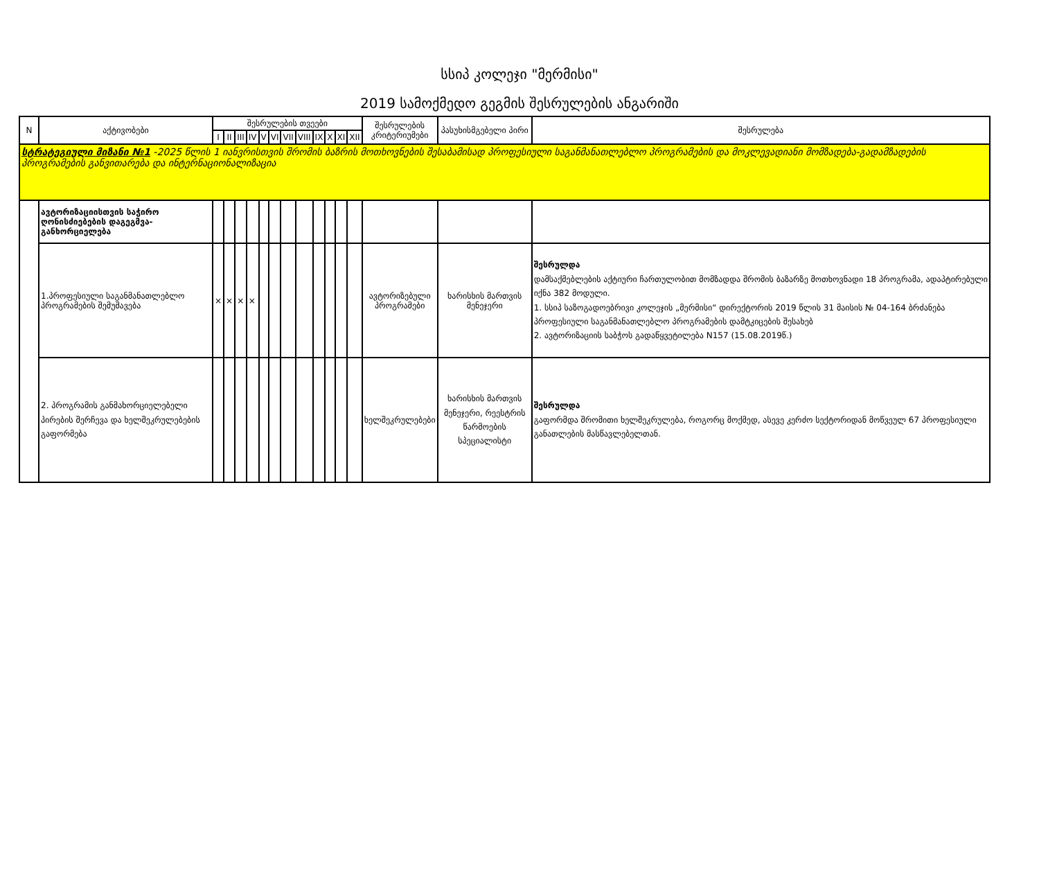სსიპ კოლეჯი "მერმისი"
2019 სამოქმედო გეგმის შესრულების ანგარიში
| N | აქტივობები | შესრულების თვეები | | | | | | | | | | | | შესრულების კრიტერიუმები | პასუხისმგებელი პირი | შესრულება |
| --- | --- | --- | --- | --- | --- | --- | --- | --- | --- | --- | --- | --- | --- | --- | --- | --- |
| | | I | II | III | IV | V | VI | VII | VIII | IX | X | XI | XII | | | |
| სტრატეგიული მიზანი №1 -2025 წლის 1 იანვრისთვის შრომის ბაზრის მოთხოვნების შესაბამისად პროფესიული საგანმანათლებლო პროგრამების და მოკლევადიანი მომზადება-გადამზადების პროგრამების განვითარება და ინტერნაციონალიზაცია | | | | | | | | | | | | | | | | |
| | ავტორიზაციისთვის საჭირო ღონისძიებების დაგეგმვა-განხორციელება | | | | | | | | | | | | | | | |
| | 1.პროფესიული საგანმანათლებლო პროგრამების შემუშავება | × | × | × | × | | | | | | | | | ავტორიზებული პროგრამები | ხარისხის მართვის მენეჯერი | შესრულდა დამსაქმებლების აქტიური ჩართულობით მომზადდა შრომის ბაზარზე მოთხოვნადი 18 პროგრამა, ადაპტირებული იქნა 382 მოდული. 1. სსიპ საზოგადოებრივი კოლეჯის „მერმისი“ დირექტორის 2019 წლის 31 მაისის № 04-164 ბრძანება პროფესიული საგანმანათლებლო პროგრამების დამტკიცების შესახებ 2. ავტორიზაციის საბჭოს გადაწყვეტილება N157 (15.08.2019წ.) |
| | 2. პროგრამის განმახორციელებელი პირების შერჩევა და ხელშეკრულებების გაფორმება | | | | | | | | | | | | | ხელშეკრულებები | ხარისხის მართვის მენეჯერი, რეესტრის წარმოების სპეციალისტი | შესრულდა გაფორმდა შრომითი ხელშეკრულება, როგორც მოქმედ, ასევე კერძო სექტორიდან მოწვეულ 67 პროფესიული განათლების მასწავლებელთან. |